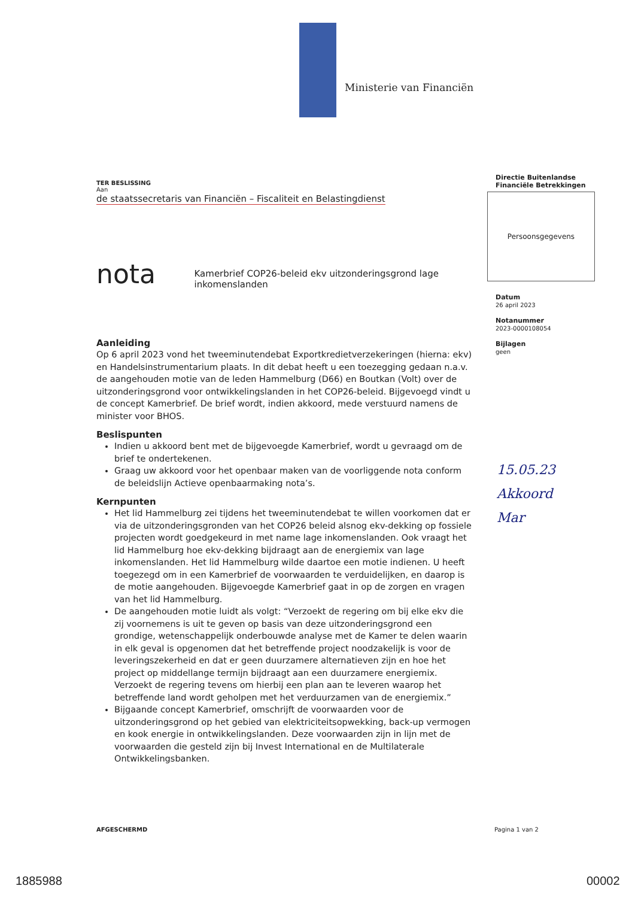Ministerie van Financiën
TER BESLISSING
Aan
de staatssecretaris van Financiën – Fiscaliteit en Belastingdienst
nota
Kamerbrief COP26-beleid ekv uitzonderingsgrond lage inkomenslanden
Aanleiding
Op 6 april 2023 vond het tweeminutendebat Exportkredietverzekeringen (hierna: ekv) en Handelsinstrumentarium plaats. In dit debat heeft u een toezegging gedaan n.a.v. de aangehouden motie van de leden Hammelburg (D66) en Boutkan (Volt) over de uitzonderingsgrond voor ontwikkelingslanden in het COP26-beleid. Bijgevoegd vindt u de concept Kamerbrief. De brief wordt, indien akkoord, mede verstuurd namens de minister voor BHOS.
Beslispunten
Indien u akkoord bent met de bijgevoegde Kamerbrief, wordt u gevraagd om de brief te ondertekenen.
Graag uw akkoord voor het openbaar maken van de voorliggende nota conform de beleidslijn Actieve openbaarmaking nota’s.
Kernpunten
Het lid Hammelburg zei tijdens het tweeminutendebat te willen voorkomen dat er via de uitzonderingsgronden van het COP26 beleid alsnog ekv-dekking op fossiele projecten wordt goedgekeurd in met name lage inkomenslanden. Ook vraagt het lid Hammelburg hoe ekv-dekking bijdraagt aan de energiemix van lage inkomenslanden. Het lid Hammelburg wilde daartoe een motie indienen. U heeft toegezegd om in een Kamerbrief de voorwaarden te verduidelijken, en daarop is de motie aangehouden. Bijgevoegde Kamerbrief gaat in op de zorgen en vragen van het lid Hammelburg.
De aangehouden motie luidt als volgt: “Verzoekt de regering om bij elke ekv die zij voornemens is uit te geven op basis van deze uitzonderingsgrond een grondige, wetenschappelijk onderbouwde analyse met de Kamer te delen waarin in elk geval is opgenomen dat het betreffende project noodzakelijk is voor de leveringszekerheid en dat er geen duurzamere alternatieven zijn en hoe het project op middellange termijn bijdraagt aan een duurzamere energiemix. Verzoekt de regering tevens om hierbij een plan aan te leveren waarop het betreffende land wordt geholpen met het verduurzamen van de energiemix.”
Bijgaande concept Kamerbrief, omschrijft de voorwaarden voor de uitzonderingsgrond op het gebied van elektriciteitsopwekking, back-up vermogen en kook energie in ontwikkelingslanden. Deze voorwaarden zijn in lijn met de voorwaarden die gesteld zijn bij Invest International en de Multilaterale Ontwikkelingsbanken.
Directie Buitenlandse
Financiële Betrekkingen
Persoonsgegevens
Datum
26 april 2023
Notanummer
2023-0000108054
Bijlagen
geen
15.05.23
Akkoord
Mar
AFGESCHERMD Pagina 1 van 2
1885988 00002